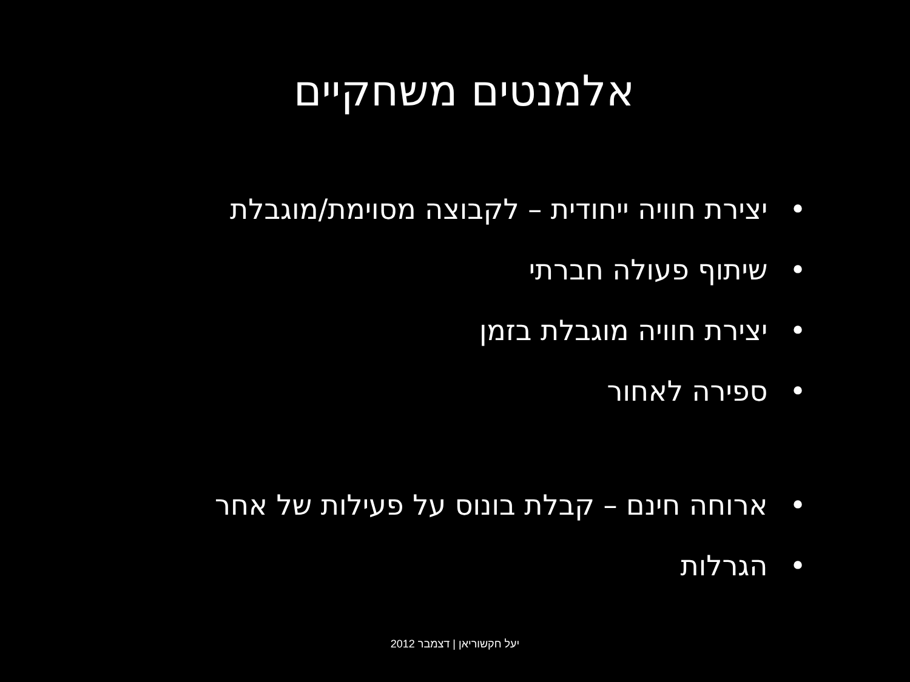אלמנטים משחקיים
• יצירת חוויה ייחודית – לקבוצה מסוימת/מוגבלת
• שיתוף פעולה חברתי
• יצירת חוויה מוגבלת בזמן
• ספירה לאחור
• ארוחה חינם – קבלת בונוס על פעילות של אחר
• הגרלות
יעל חקשוריאן | דצמבר 2012